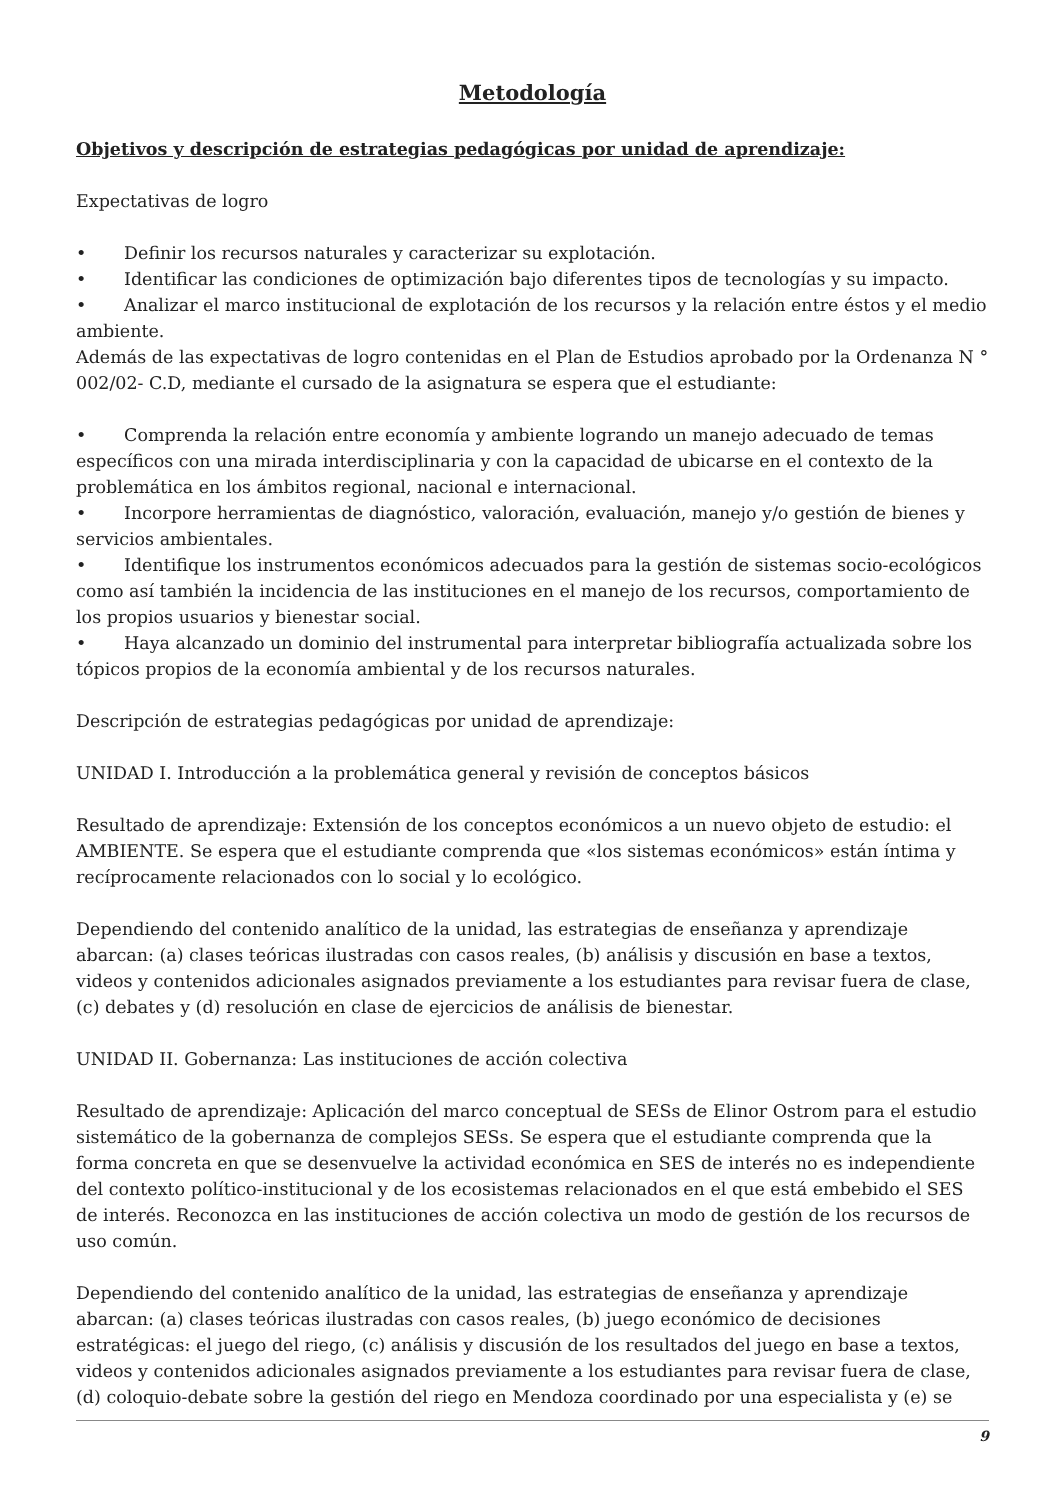Metodología
Objetivos y descripción de estrategias pedagógicas por unidad de aprendizaje:
Expectativas de logro
• Definir los recursos naturales y caracterizar su explotación.
• Identificar las condiciones de optimización bajo diferentes tipos de tecnologías y su impacto.
• Analizar el marco institucional de explotación de los recursos y la relación entre éstos y el medio ambiente.
Además de las expectativas de logro contenidas en el Plan de Estudios aprobado por la Ordenanza N ° 002/02- C.D, mediante el cursado de la asignatura se espera que el estudiante:
• Comprenda la relación entre economía y ambiente logrando un manejo adecuado de temas específicos con una mirada interdisciplinaria y con la capacidad de ubicarse en el contexto de la problemática en los ámbitos regional, nacional e internacional.
• Incorpore herramientas de diagnóstico, valoración, evaluación, manejo y/o gestión de bienes y servicios ambientales.
• Identifique los instrumentos económicos adecuados para la gestión de sistemas socio-ecológicos como así también la incidencia de las instituciones en el manejo de los recursos, comportamiento de los propios usuarios y bienestar social.
• Haya alcanzado un dominio del instrumental para interpretar bibliografía actualizada sobre los tópicos propios de la economía ambiental y de los recursos naturales.
Descripción de estrategias pedagógicas por unidad de aprendizaje:
UNIDAD I. Introducción a la problemática general y revisión de conceptos básicos
Resultado de aprendizaje: Extensión de los conceptos económicos a un nuevo objeto de estudio: el AMBIENTE. Se espera que el estudiante comprenda que «los sistemas económicos» están íntima y recíprocamente relacionados con lo social y lo ecológico.
Dependiendo del contenido analítico de la unidad, las estrategias de enseñanza y aprendizaje abarcan: (a) clases teóricas ilustradas con casos reales, (b) análisis y discusión en base a textos, videos y contenidos adicionales asignados previamente a los estudiantes para revisar fuera de clase, (c) debates y (d) resolución en clase de ejercicios de análisis de bienestar.
UNIDAD II. Gobernanza: Las instituciones de acción colectiva
Resultado de aprendizaje: Aplicación del marco conceptual de SESs de Elinor Ostrom para el estudio sistemático de la gobernanza de complejos SESs. Se espera que el estudiante comprenda que la forma concreta en que se desenvuelve la actividad económica en SES de interés no es independiente del contexto político-institucional y de los ecosistemas relacionados en el que está embebido el SES de interés. Reconozca en las instituciones de acción colectiva un modo de gestión de los recursos de uso común.
Dependiendo del contenido analítico de la unidad, las estrategias de enseñanza y aprendizaje abarcan: (a) clases teóricas ilustradas con casos reales, (b) juego económico de decisiones estratégicas: el juego del riego, (c) análisis y discusión de los resultados del juego en base a textos, videos y contenidos adicionales asignados previamente a los estudiantes para revisar fuera de clase, (d) coloquio-debate sobre la gestión del riego en Mendoza coordinado por una especialista y (e) se
9